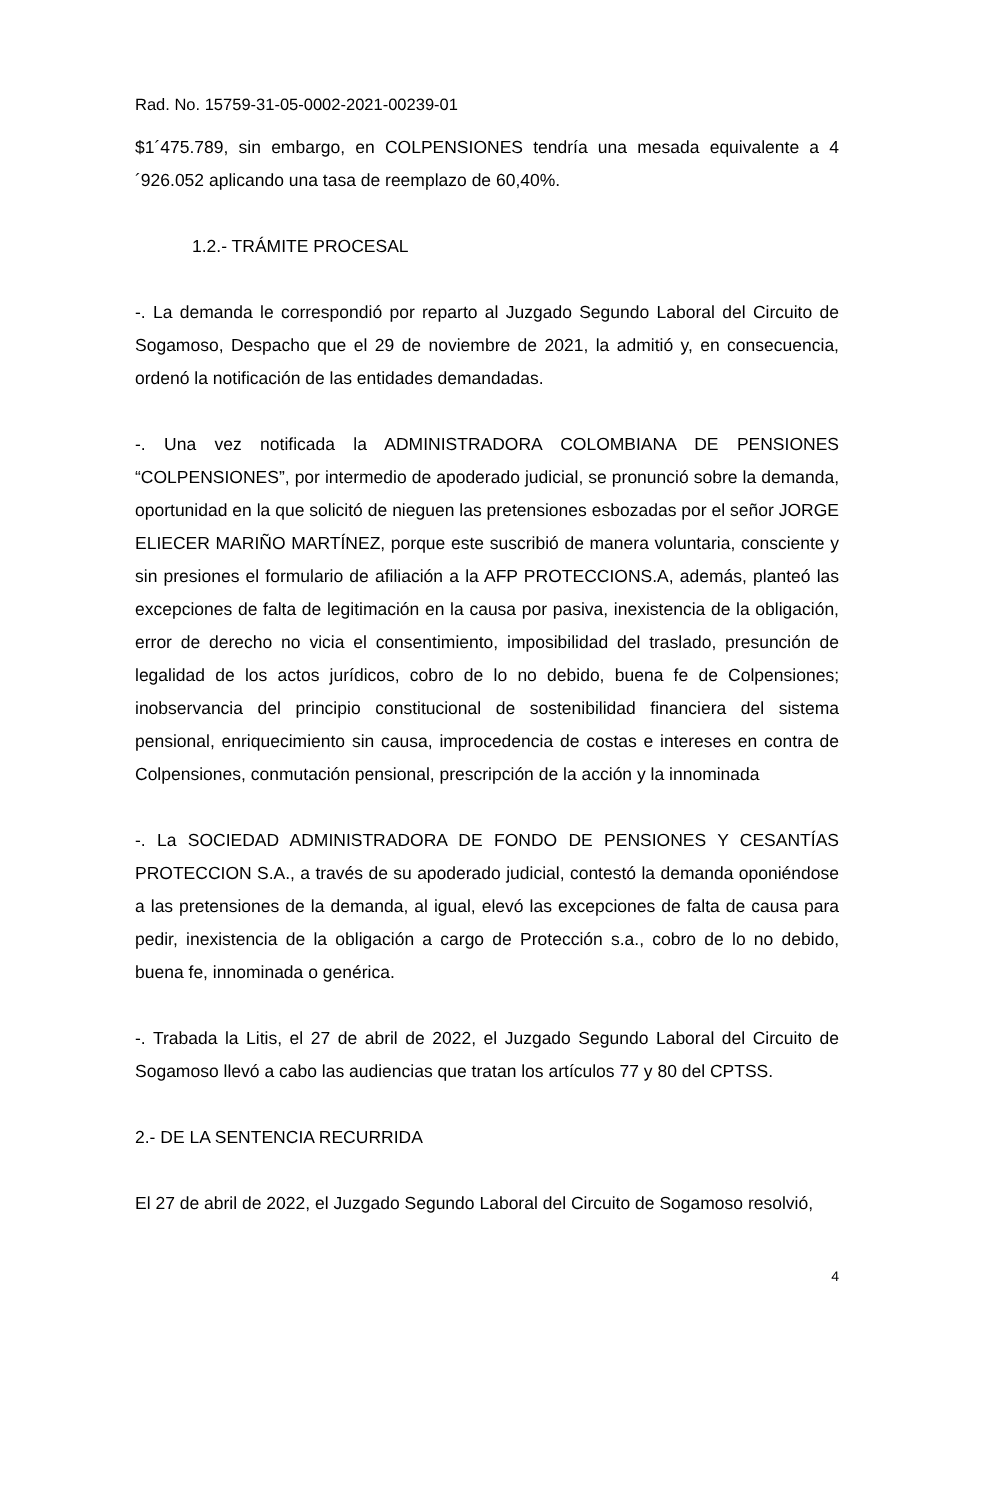Rad. No. 15759-31-05-0002-2021-00239-01
$1´475.789, sin embargo, en COLPENSIONES tendría una mesada equivalente a 4´926.052 aplicando una tasa de reemplazo de 60,40%.
1.2.- TRÁMITE PROCESAL
-. La demanda le correspondió por reparto al Juzgado Segundo Laboral del Circuito de Sogamoso, Despacho que el 29 de noviembre de 2021, la admitió y, en consecuencia, ordenó la notificación de las entidades demandadas.
-. Una vez notificada la ADMINISTRADORA COLOMBIANA DE PENSIONES “COLPENSIONES”, por intermedio de apoderado judicial, se pronunció sobre la demanda, oportunidad en la que solicitó de nieguen las pretensiones esbozadas por el señor JORGE ELIECER MARIÑO MARTÍNEZ, porque este suscribió de manera voluntaria, consciente y sin presiones el formulario de afiliación a la AFP PROTECCIONS.A, además, planteó las excepciones de falta de legitimación en la causa por pasiva, inexistencia de la obligación, error de derecho no vicia el consentimiento, imposibilidad del traslado, presunción de legalidad de los actos jurídicos, cobro de lo no debido, buena fe de Colpensiones; inobservancia del principio constitucional de sostenibilidad financiera del sistema pensional, enriquecimiento sin causa, improcedencia de costas e intereses en contra de Colpensiones, conmutación pensional, prescripción de la acción y la innominada
-. La SOCIEDAD ADMINISTRADORA DE FONDO DE PENSIONES Y CESANTÍAS PROTECCION S.A., a través de su apoderado judicial, contestó la demanda oponiéndose a las pretensiones de la demanda, al igual, elevó las excepciones de falta de causa para pedir, inexistencia de la obligación a cargo de Protección s.a., cobro de lo no debido, buena fe, innominada o genérica.
-. Trabada la Litis, el 27 de abril de 2022, el Juzgado Segundo Laboral del Circuito de Sogamoso llevó a cabo las audiencias que tratan los artículos 77 y 80 del CPTSS.
2.- DE LA SENTENCIA RECURRIDA
El 27 de abril de 2022, el Juzgado Segundo Laboral del Circuito de Sogamoso resolvió,
4